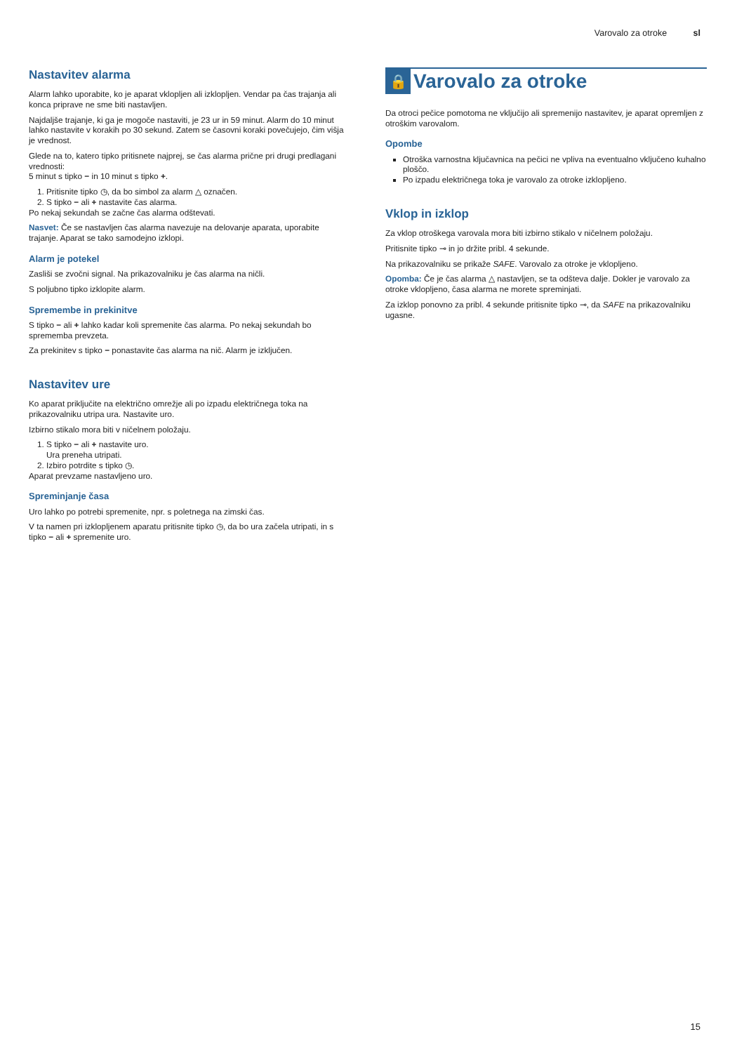Varovalo za otroke sl
Nastavitev alarma
Alarm lahko uporabite, ko je aparat vklopljen ali izklopljen. Vendar pa čas trajanja ali konca priprave ne sme biti nastavljen.
Najdaljše trajanje, ki ga je mogoče nastaviti, je 23 ur in 59 minut. Alarm do 10 minut lahko nastavite v korakih po 30 sekund. Zatem se časovni koraki povečujejo, čim višja je vrednost.
Glede na to, katero tipko pritisnete najprej, se čas alarma prične pri drugi predlagani vrednosti:
5 minut s tipko − in 10 minut s tipko +.
1. Pritisnite tipko ◷, da bo simbol za alarm △ označen.
2. S tipko − ali + nastavite čas alarma.
Po nekaj sekundah se začne čas alarma odštevati.
Nasvet: Če se nastavljen čas alarma navezuje na delovanje aparata, uporabite trajanje. Aparat se tako samodejno izklopi.
Alarm je potekel
Zasliši se zvočni signal. Na prikazovalniku je čas alarma na ničli.
S poljubno tipko izklopite alarm.
Spremembe in prekinitve
S tipko − ali + lahko kadar koli spremenite čas alarma. Po nekaj sekundah bo sprememba prevzeta.
Za prekinitev s tipko − ponastavite čas alarma na nič. Alarm je izključen.
Nastavitev ure
Ko aparat priključite na električno omrežje ali po izpadu električnega toka na prikazovalniku utripa ura. Nastavite uro.
Izbirno stikalo mora biti v ničelnem položaju.
1. S tipko − ali + nastavite uro.
Ura preneha utripati.
2. Izbiro potrdite s tipko ◷.
Aparat prevzame nastavljeno uro.
Spreminjanje časa
Uro lahko po potrebi spremenite, npr. s poletnega na zimski čas.
V ta namen pri izklopljenem aparatu pritisnite tipko ◷, da bo ura začela utripati, in s tipko − ali + spremenite uro.
🔒 Varovalo za otroke
Da otroci pečice pomotoma ne vključijo ali spremenijo nastavitev, je aparat opremljen z otroškim varovalom.
Opombe
Otroška varnostna ključavnica na pečici ne vpliva na eventualno vključeno kuhalno ploščo.
Po izpadu električnega toka je varovalo za otroke izklopljeno.
Vklop in izklop
Za vklop otroškega varovala mora biti izbirno stikalo v ničelnem položaju.
Pritisnite tipko ⊸ in jo držite pribl. 4 sekunde.
Na prikazovalniku se prikaže SAFE. Varovalo za otroke je vklopljeno.
Opomba: Če je čas alarma △ nastavljen, se ta odšteva dalje. Dokler je varovalo za otroke vklopljeno, časa alarma ne morete spreminjati.
Za izklop ponovno za pribl. 4 sekunde pritisnite tipko ⊸, da SAFE na prikazovalniku ugasne.
15